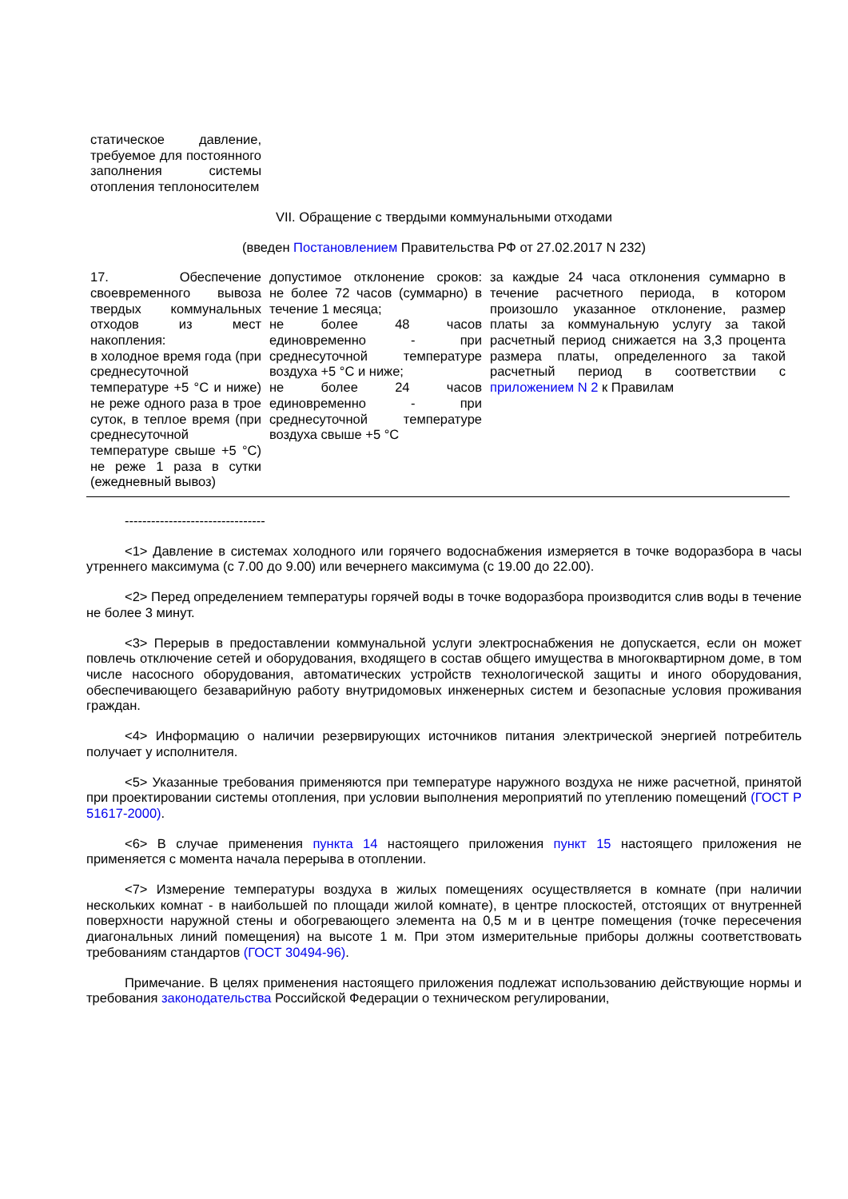| статическое давление, требуемое для постоянного заполнения системы отопления теплоносителем | | |
VII. Обращение с твердыми коммунальными отходами
(введен Постановлением Правительства РФ от 27.02.2017 N 232)
| 17. Обеспечение своевременного вывоза твердых коммунальных отходов из мест накопления: в холодное время года (при среднесуточной температуре +5 °С и ниже) не реже одного раза в трое суток, в теплое время (при среднесуточной температуре свыше +5 °С) не реже 1 раза в сутки (ежедневный вывоз) | допустимое отклонение сроков: не более 72 часов (суммарно) в течение 1 месяца; не более 48 часов единовременно - при среднесуточной температуре воздуха +5 °С и ниже; не более 24 часов единовременно - при среднесуточной температуре воздуха свыше +5 °С | за каждые 24 часа отклонения суммарно в течение расчетного периода, в котором произошло указанное отклонение, размер платы за коммунальную услугу за такой расчетный период снижается на 3,3 процента размера платы, определенного за такой расчетный период в соответствии с приложением N 2 к Правилам |
--------------------------------
<1> Давление в системах холодного или горячего водоснабжения измеряется в точке водоразбора в часы утреннего максимума (с 7.00 до 9.00) или вечернего максимума (с 19.00 до 22.00).
<2> Перед определением температуры горячей воды в точке водоразбора производится слив воды в течение не более 3 минут.
<3> Перерыв в предоставлении коммунальной услуги электроснабжения не допускается, если он может повлечь отключение сетей и оборудования, входящего в состав общего имущества в многоквартирном доме, в том числе насосного оборудования, автоматических устройств технологической защиты и иного оборудования, обеспечивающего безаварийную работу внутридомовых инженерных систем и безопасные условия проживания граждан.
<4> Информацию о наличии резервирующих источников питания электрической энергией потребитель получает у исполнителя.
<5> Указанные требования применяются при температуре наружного воздуха не ниже расчетной, принятой при проектировании системы отопления, при условии выполнения мероприятий по утеплению помещений (ГОСТ Р 51617-2000).
<6> В случае применения пункта 14 настоящего приложения пункт 15 настоящего приложения не применяется с момента начала перерыва в отоплении.
<7> Измерение температуры воздуха в жилых помещениях осуществляется в комнате (при наличии нескольких комнат - в наибольшей по площади жилой комнате), в центре плоскостей, отстоящих от внутренней поверхности наружной стены и обогревающего элемента на 0,5 м и в центре помещения (точке пересечения диагональных линий помещения) на высоте 1 м. При этом измерительные приборы должны соответствовать требованиям стандартов (ГОСТ 30494-96).
Примечание. В целях применения настоящего приложения подлежат использованию действующие нормы и требования законодательства Российской Федерации о техническом регулировании,